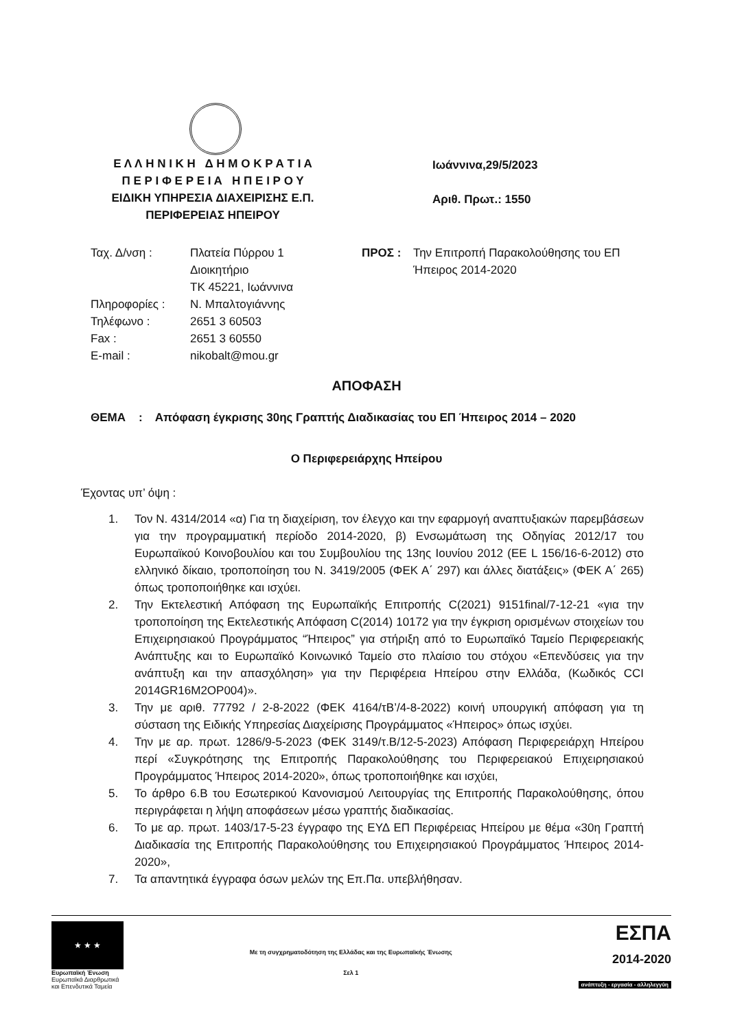Ε Λ Λ Η Ν Ι Κ Η Δ Η Μ Ο Κ Ρ Α Τ Ι Α
Π Ε Ρ Ι Φ Ε Ρ Ε Ι Α Η Π Ε Ι Ρ Ο Υ
ΕΙΔΙΚΗ ΥΠΗΡΕΣΙΑ ΔΙΑΧΕΙΡΙΣΗΣ Ε.Π.
ΠΕΡΙΦΕΡΕΙΑΣ ΗΠΕΙΡΟΥ
Ιωάννινα,29/5/2023
Αριθ. Πρωτ.: 1550
Ταχ. Δ/νση : Πλατεία Πύρρου 1
Διοικητήριο
ΤΚ 45221, Ιωάννινα
Πληροφορίες : Ν. Μπαλτογιάννης
Τηλέφωνο : 2651 3 60503
Fax : 2651 3 60550
E-mail : nikobalt@mou.gr
ΠΡΟΣ : Την Επιτροπή Παρακολούθησης του ΕΠ
Ήπειρος 2014-2020
ΑΠΟΦΑΣΗ
ΘΕΜΑ : Απόφαση έγκρισης 30ης Γραπτής Διαδικασίας του ΕΠ Ήπειρος 2014 – 2020
Ο Περιφερειάρχης Ηπείρου
Έχοντας υπ’ όψη :
1. Τον Ν. 4314/2014 «α) Για τη διαχείριση, τον έλεγχο και την εφαρμογή αναπτυξιακών παρεμβάσεων για την προγραμματική περίοδο 2014-2020, β) Ενσωμάτωση της Οδηγίας 2012/17 του Ευρωπαϊκού Κοινοβουλίου και του Συμβουλίου της 13ης Ιουνίου 2012 (ΕΕ L 156/16-6-2012) στο ελληνικό δίκαιο, τροποποίηση του Ν. 3419/2005 (ΦΕΚ Α΄ 297) και άλλες διατάξεις» (ΦΕΚ Α΄ 265) όπως τροποποιήθηκε και ισχύει.
2. Την Εκτελεστική Απόφαση της Ευρωπαϊκής Επιτροπής C(2021) 9151final/7-12-21 «για την τροποποίηση της Εκτελεστικής Απόφαση C(2014) 10172 για την έγκριση ορισμένων στοιχείων του Επιχειρησιακού Προγράμματος “Ήπειρος” για στήριξη από το Ευρωπαϊκό Ταμείο Περιφερειακής Ανάπτυξης και το Ευρωπαϊκό Κοινωνικό Ταμείο στο πλαίσιο του στόχου «Επενδύσεις για την ανάπτυξη και την απασχόληση» για την Περιφέρεια Ηπείρου στην Ελλάδα, (Κωδικός CCI 2014GR16M2OP004)».
3. Την με αριθ. 77792 / 2-8-2022 (ΦΕΚ 4164/τΒ’/4-8-2022) κοινή υπουργική απόφαση για τη σύσταση της Ειδικής Υπηρεσίας Διαχείρισης Προγράμματος «Ήπειρος» όπως ισχύει.
4. Την με αρ. πρωτ. 1286/9-5-2023 (ΦΕΚ 3149/τ.Β/12-5-2023) Απόφαση Περιφερειάρχη Ηπείρου περί «Συγκρότησης της Επιτροπής Παρακολούθησης του Περιφερειακού Επιχειρησιακού Προγράμματος Ήπειρος 2014-2020», όπως τροποποιήθηκε και ισχύει,
5. Το άρθρο 6.Β του Εσωτερικού Κανονισμού Λειτουργίας της Επιτροπής Παρακολούθησης, όπου περιγράφεται η λήψη αποφάσεων μέσω γραπτής διαδικασίας.
6. Το με αρ. πρωτ. 1403/17-5-23 έγγραφο της ΕΥΔ ΕΠ Περιφέρειας Ηπείρου με θέμα «30η Γραπτή Διαδικασία της Επιτροπής Παρακολούθησης του Επιχειρησιακού Προγράμματος Ήπειρος 2014-2020»,
7. Τα απαντητικά έγγραφα όσων μελών της Επ.Πα. υπεβλήθησαν.
★ ★ ★
Ευρωπαϊκή Ένωση
Ευρωπαϊκά Διαρθρωτικά
και Επενδυτικά Ταμεία
Με τη συγχρηματοδότηση της Ελλάδας και της Ευρωπαϊκής Ένωσης
Σελ 1
ΕΣΠΑ
2014-2020
ανάπτυξη - εργασία - αλληλεγγύη